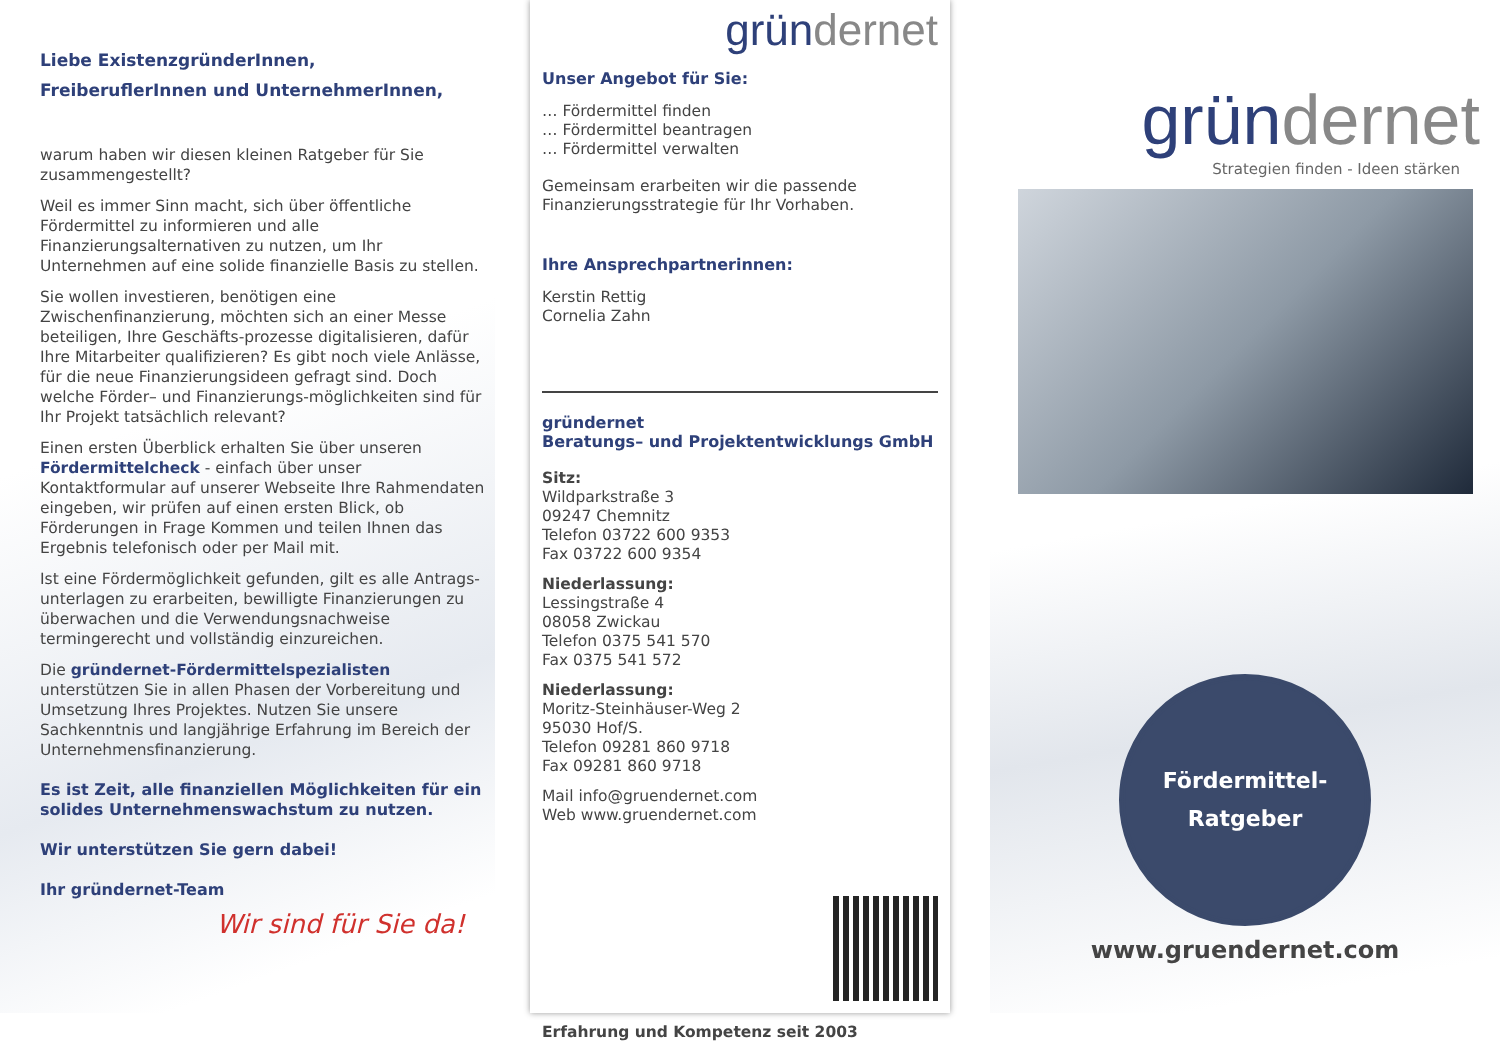Liebe ExistenzgründerInnen,
FreiberuflerInnen und UnternehmerInnen,
warum haben wir diesen kleinen Ratgeber für Sie zusammengestellt?
Weil es immer Sinn macht, sich über öffentliche Fördermittel zu informieren und alle Finanzierungsalternativen zu nutzen, um Ihr Unternehmen auf eine solide finanzielle Basis zu stellen.
Sie wollen investieren, benötigen eine Zwischenfinanzierung, möchten sich an einer Messe beteiligen, Ihre Geschäfts-prozesse digitalisieren, dafür Ihre Mitarbeiter qualifizieren? Es gibt noch viele Anlässe, für die neue Finanzierungsideen gefragt sind. Doch welche Förder– und Finanzierungs-möglichkeiten sind für Ihr Projekt tatsächlich relevant?
Einen ersten Überblick erhalten Sie über unseren Fördermittelcheck - einfach über unser Kontaktformular auf unserer Webseite Ihre Rahmendaten eingeben, wir prüfen auf einen ersten Blick, ob Förderungen in Frage Kommen und teilen Ihnen das Ergebnis telefonisch oder per Mail mit.
Ist eine Fördermöglichkeit gefunden, gilt es alle Antrags-unterlagen zu erarbeiten, bewilligte Finanzierungen zu überwachen und die Verwendungsnachweise termingerecht und vollständig einzureichen.
Die gründernet-Fördermittelspezialisten unterstützen Sie in allen Phasen der Vorbereitung und Umsetzung Ihres Projektes. Nutzen Sie unsere Sachkenntnis und langjährige Erfahrung im Bereich der Unternehmensfinanzierung.
Es ist Zeit, alle finanziellen Möglichkeiten für ein solides Unternehmenswachstum zu nutzen.
Wir unterstützen Sie gern dabei!
Ihr gründernet-Team
Wir sind für Sie da!
gründernet
Unser Angebot für Sie:
… Fördermittel finden
… Fördermittel beantragen
… Fördermittel verwalten
Gemeinsam erarbeiten wir die passende Finanzierungsstrategie für Ihr Vorhaben.
Ihre Ansprechpartnerinnen:
Kerstin Rettig
Cornelia Zahn
gründernet
Beratungs– und Projektentwicklungs GmbH
Sitz:
Wildparkstraße 3
09247 Chemnitz
Telefon 03722 600 9353
Fax 03722 600 9354
Niederlassung:
Lessingstraße 4
08058 Zwickau
Telefon 0375 541 570
Fax 0375 541 572
Niederlassung:
Moritz-Steinhäuser-Weg 2
95030 Hof/S.
Telefon 09281 860 9718
Fax 09281 860 9718
Mail info@gruendernet.com
Web www.gruendernet.com
Erfahrung und Kompetenz seit 2003
gründernet
Strategien finden - Ideen stärken
Fördermittel-
Ratgeber
www.gruendernet.com